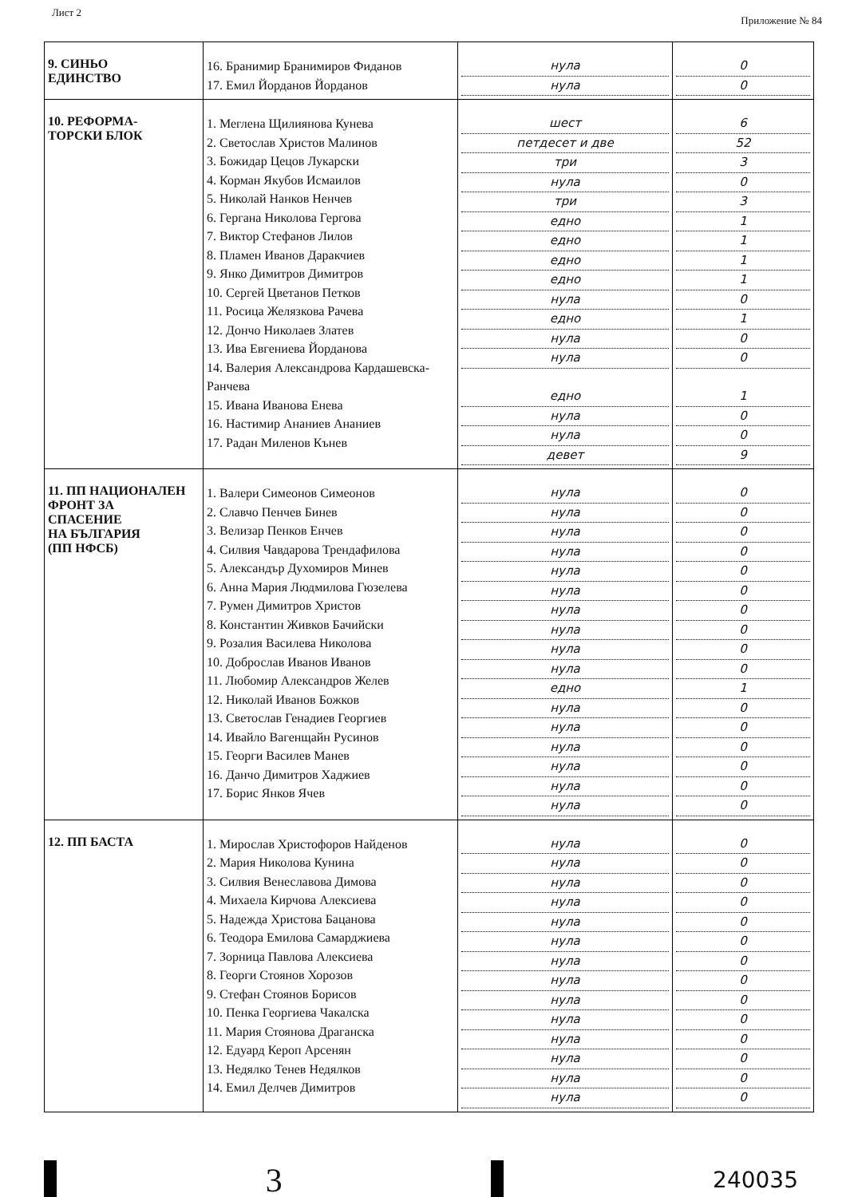Лист 2
Приложение № 84
| 9. СИНЬО ЕДИНСТВО | 16. Бранимир Бранимиров Фиданов 17. Емил Йорданов Йорданов | нула нула | 0 0 |
| 10. РЕФОРМА- ТОРСКИ БЛОК | 1. Меглена Щилиянова Кунева 2. Светослав Христов Малинов 3. Божидар Цецов Лукарски 4. Корман Якубов Исмаилов 5. Николай Нанков Ненчев 6. Гергана Николова Гергова 7. Виктор Стефанов Лилов 8. Пламен Иванов Даракчиев 9. Янко Димитров Димитров 10. Сергей Цветанов Петков 11. Росица Желязкова Рачева 12. Дончо Николаев Златев 13. Ива Евгениева Йорданова 14. Валерия Александрова Кардашевска- Ранчева 15. Ивана Иванова Енева 16. Настимир Ананиев Ананиев 17. Радан Миленов Кънев | шест петдесет и две три нула три едно едно едно едно нула едно нула нула едно нула нула девет | 6 52 3 0 3 1 1 1 1 0 1 0 0 1 0 0 9 |
| 11. ПП НАЦИОНАЛЕН ФРОНТ ЗА СПАСЕНИЕ НА БЪЛГАРИЯ (ПП НФСБ) | 1. Валери Симеонов Симеонов 2. Славчо Пенчев Бинев 3. Велизар Пенков Енчев 4. Силвия Чавдарова Трендафилова 5. Александър Духомиров Минев 6. Анна Мария Людмилова Гюзелева 7. Румен Димитров Христов 8. Константин Живков Бачийски 9. Розалия Василева Николова 10. Доброслав Иванов Иванов 11. Любомир Александров Желев 12. Николай Иванов Божков 13. Светослав Генадиев Георгиев 14. Ивайло Вагенщайн Русинов 15. Георги Василев Манев 16. Данчо Димитров Хаджиев 17. Борис Янков Ячев | нула нула нула нула нула нула нула нула нула нула едно нула нула нула нула нула нула | 0 0 0 0 0 0 0 0 0 0 1 0 0 0 0 0 0 |
| 12. ПП БАСТА | 1. Мирослав Христофоров Найденов 2. Мария Николова Кунина 3. Силвия Венеславова Димова 4. Михаела Кирчова Алексиева 5. Надежда Христова Бацанова 6. Теодора Емилова Самарджиева 7. Зорница Павлова Алексиева 8. Георги Стоянов Хорозов 9. Стефан Стоянов Борисов 10. Пенка Георгиева Чакалска 11. Мария Стоянова Драганска 12. Едуард Кероп Арсенян 13. Недялко Тенев Недялков 14. Емил Делчев Димитров | нула нула нула нула нула нула нула нула нула нула нула нула нула нула | 0 0 0 0 0 0 0 0 0 0 0 0 0 0 |
3
240035